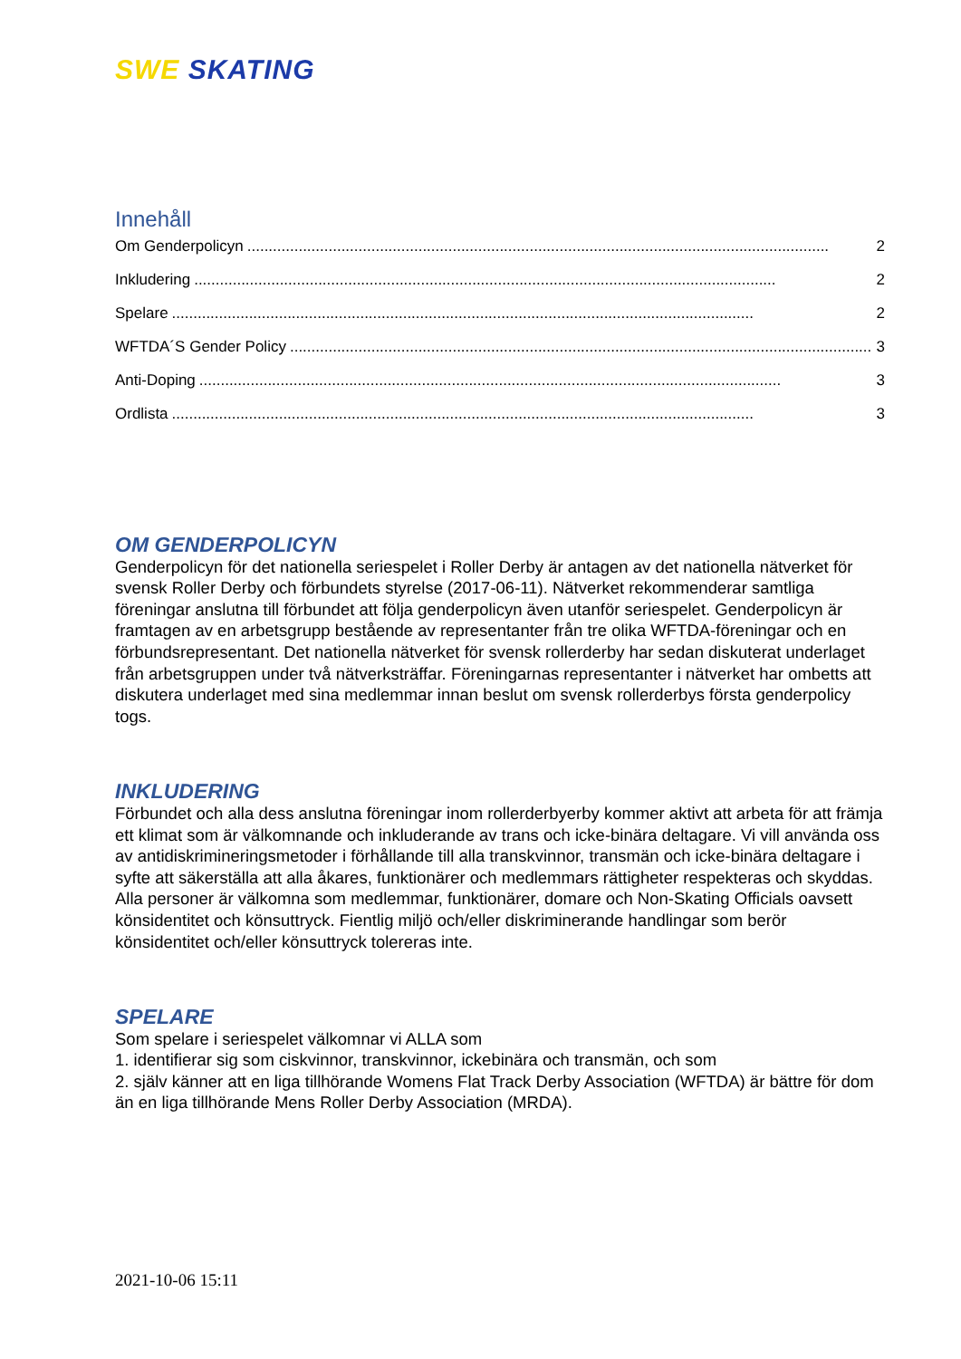SWE SKATING
Innehåll
Om Genderpolicyn........................................................................................................................................ 2
Inkludering........................................................................................................................................ 2
Spelare........................................................................................................................................ 2
WFTDA´S Gender Policy........................................................................................................................................ 3
Anti-Doping........................................................................................................................................ 3
Ordlista........................................................................................................................................ 3
OM GENDERPOLICYN
Genderpolicyn för det nationella seriespelet i Roller Derby är antagen av det nationella nätverket för svensk Roller Derby och förbundets styrelse (2017-06-11). Nätverket rekommenderar samtliga föreningar anslutna till förbundet att följa genderpolicyn även utanför seriespelet. Genderpolicyn är framtagen av en arbetsgrupp bestående av representanter från tre olika WFTDA-föreningar och en förbundsrepresentant. Det nationella nätverket för svensk rollerderby har sedan diskuterat underlaget från arbetsgruppen under två nätverksträffar. Föreningarnas representanter i nätverket har ombetts att diskutera underlaget med sina medlemmar innan beslut om svensk rollerderbys första genderpolicy togs.
INKLUDERING
Förbundet och alla dess anslutna föreningar inom rollerderbyerby kommer aktivt att arbeta för att främja ett klimat som är välkomnande och inkluderande av trans och icke-binära deltagare. Vi vill använda oss av antidiskrimineringsmetoder i förhållande till alla transkvinnor, transmän och icke-binära deltagare i syfte att säkerställa att alla åkares, funktionärer och medlemmars rättigheter respekteras och skyddas. Alla personer är välkomna som medlemmar, funktionärer, domare och Non-Skating Officials oavsett könsidentitet och könsuttryck. Fientlig miljö och/eller diskriminerande handlingar som berör könsidentitet och/eller könsuttryck tolereras inte.
SPELARE
Som spelare i seriespelet välkomnar vi ALLA som
1. identifierar sig som ciskvinnor, transkvinnor, ickebinära och transmän, och som
2. själv känner att en liga tillhörande Womens Flat Track Derby Association (WFTDA) är bättre för dom än en liga tillhörande Mens Roller Derby Association (MRDA).
2021-10-06 15:11